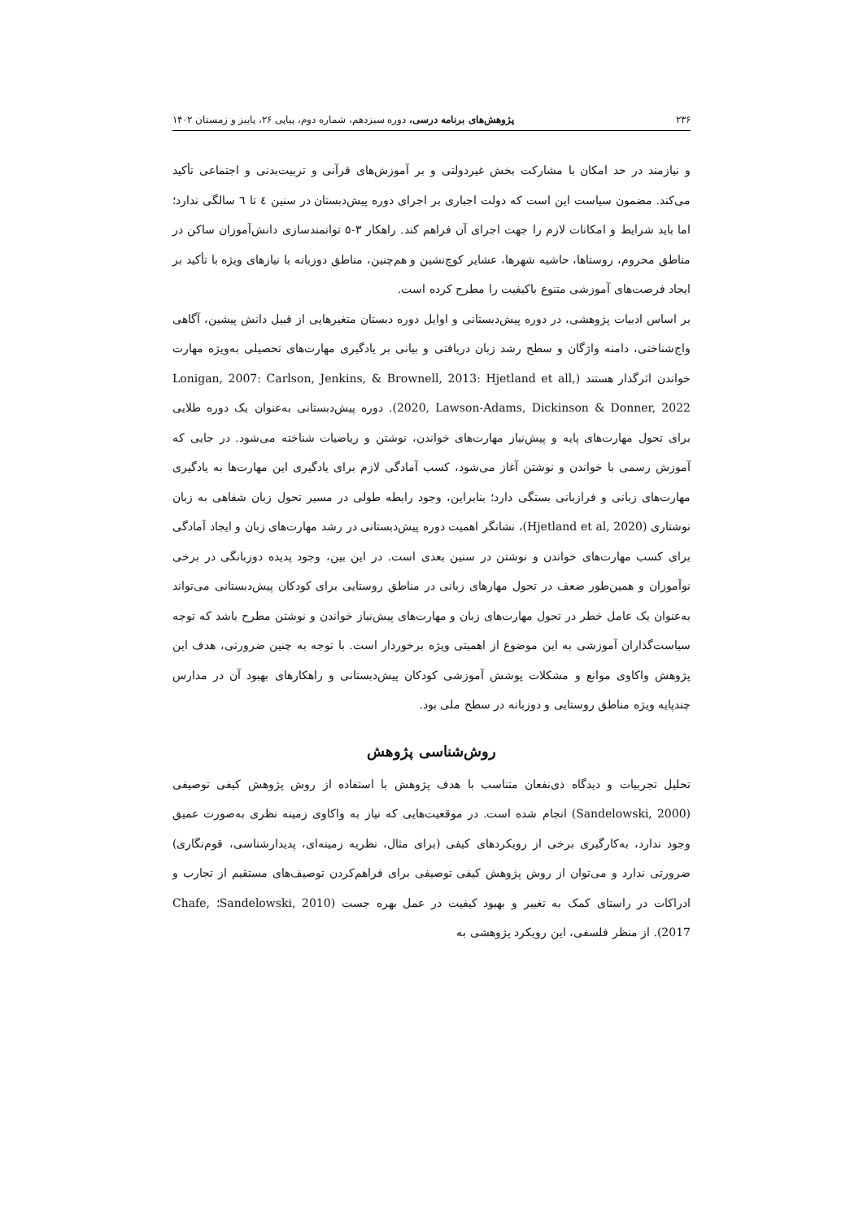۲۳۶ پژوهش‌های برنامه درسی، دوره سیزدهم، شماره دوم، پیاپی ۲۶، پاییز و زمستان ۱۴۰۲
و نیازمند در حد امکان با مشارکت بخش غیردولتی و بر آموزش‌های قرآنی و تربیت‌بدنی و اجتماعی تأکید می‌کند. مضمون سیاست این است که دولت اجباری بر اجرای دوره پیش‌دبستان در سنین ٤ تا ٦ سالگی ندارد؛ اما باید شرایط و امکانات لازم را جهت اجرای آن فراهم کند. راهکار ۳-۵ توانمندسازی دانش‌آموزان ساکن در مناطق محروم، روستاها، حاشیه شهرها، عشایر کوچ‌نشین و هم‌چنین، مناطق دوزبانه با نیازهای ویژه با تأکید بر ایجاد فرصت‌های آموزشی متنوع باکیفیت را مطرح کرده است.
بر اساس ادبیات پژوهشی، در دوره پیش‌دبستانی و اوایل دوره دبستان متغیرهایی از قبیل دانش پیشین، آگاهی واج‌شناختی، دامنه واژگان و سطح رشد زبان دریافتی و بیانی بر یادگیری مهارت‌های تحصیلی به‌ویژه مهارت خواندن اثرگذار هستند (Lonigan, 2007: Carlson, Jenkins, & Brownell, 2013: Hjetland et all, 2020, Lawson-Adams, Dickinson & Donner, 2022). دوره پیش‌دبستانی به‌عنوان یک دوره طلایی برای تحول مهارت‌های پایه و پیش‌نیاز مهارت‌های خواندن، نوشتن و ریاضیات شناخته می‌شود. در جایی که آموزش رسمی با خواندن و نوشتن آغاز می‌شود، کسب آمادگی لازم برای یادگیری این مهارت‌ها به یادگیری مهارت‌های زبانی و فرازبانی بستگی دارد؛ بنابراین، وجود رابطه طولی در مسیر تحول زبان شفاهی به زبان نوشتاری (Hjetland et al, 2020)، نشانگر اهمیت دوره پیش‌دبستانی در رشد مهارت‌های زبان و ایجاد آمادگی برای کسب مهارت‌های خواندن و نوشتن در سنین بعدی است. در این بین، وجود پدیده دوزبانگی در برخی نوآموزان و همین‌طور ضعف در تحول مهارهای زبانی در مناطق روستایی برای کودکان پیش‌دبستانی می‌تواند به‌عنوان یک عامل خطر در تحول مهارت‌های زبان و مهارت‌های پیش‌نیاز خواندن و نوشتن مطرح باشد که توجه سیاست‌گذاران آموزشی به این موضوع از اهمیتی ویژه برخوردار است. با توجه به چنین ضرورتی، هدف این پژوهش واکاوی موانع و مشکلات پوشش آموزشی کودکان پیش‌دبستانی و راهکارهای بهبود آن در مدارس چندپایه ویژه مناطق روستایی و دوزبانه در سطح ملی بود.
روش‌شناسی پژوهش
تحلیل تجربیات و دیدگاه ذی‌نفعان متناسب با هدف پژوهش با استفاده از روش پژوهش کیفی توصیفی (Sandelowski, 2000) انجام شده است. در موقعیت‌هایی که نیاز به واکاوی زمینه نظری به‌صورت عمیق وجود ندارد، به‌کارگیری برخی از رویکردهای کیفی (برای مثال، نظریه زمینه‌ای، پدیدارشناسی، قوم‌نگاری) ضرورتی ندارد و می‌توان از روش پژوهش کیفی توصیفی برای فراهم‌کردن توصیف‌های مستقیم از تجارب و ادراکات در راستای کمک به تغییر و بهبود کیفیت در عمل بهره جست (Sandelowski, 2010؛ Chafe, 2017). از منظر فلسفی، این رویکرد پژوهشی به